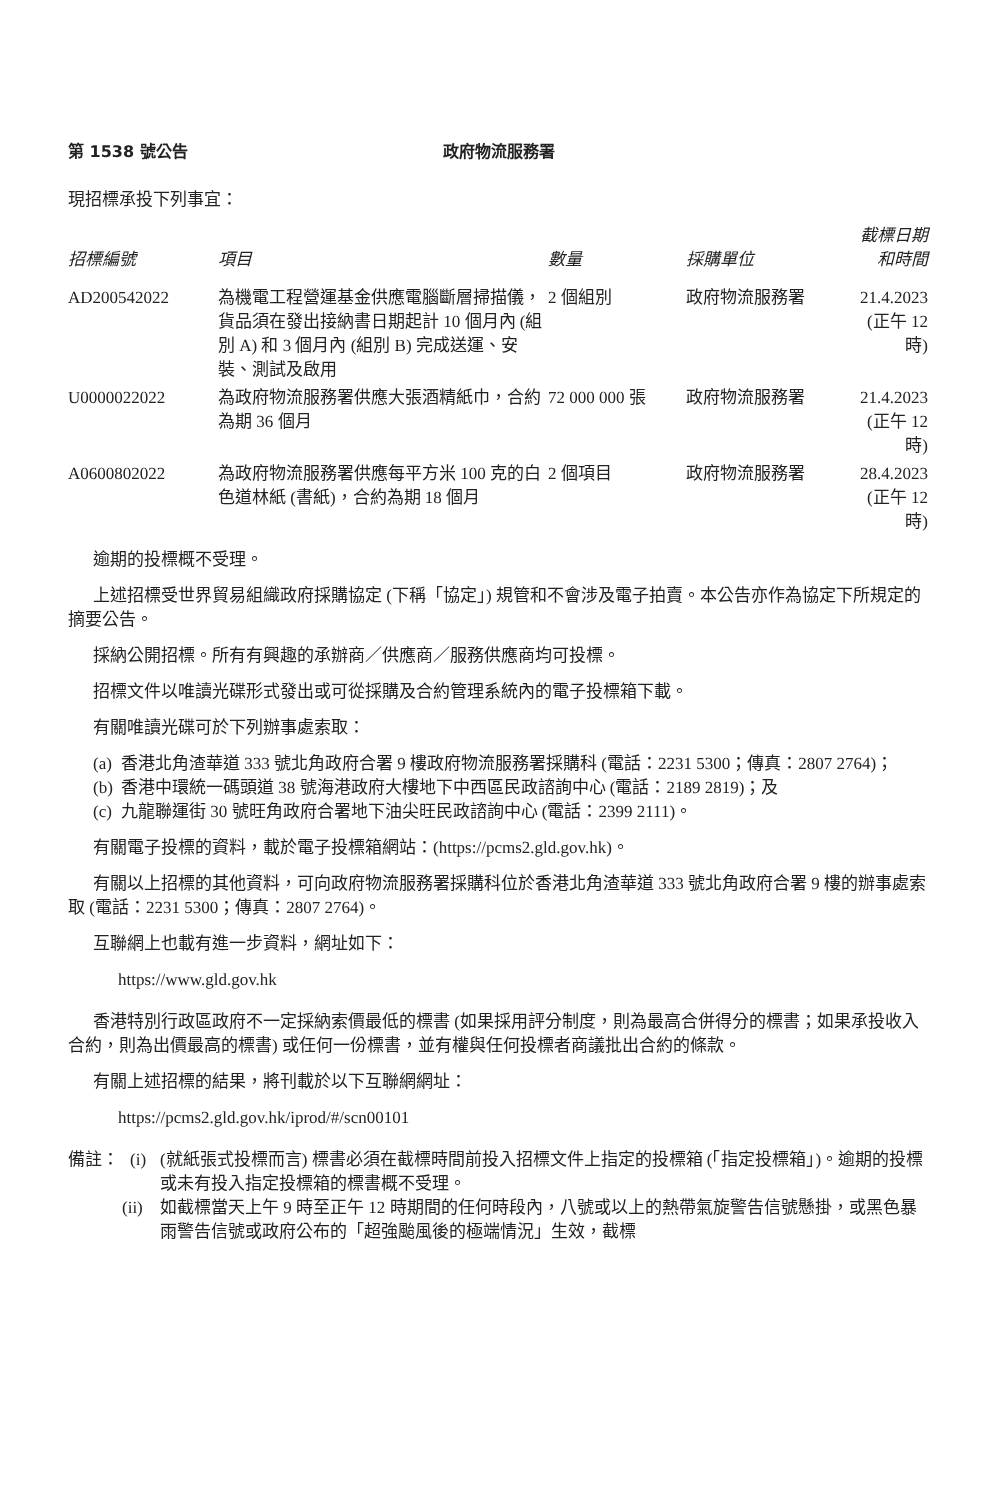第 1538 號公告 政府物流服務署
現招標承投下列事宜：
| 招標編號 | 項目 | 數量 | 採購單位 | 截標日期 和時間 |
| --- | --- | --- | --- | --- |
| AD200542022 | 為機電工程營運基金供應電腦斷層掃描儀，貨品須在發出接納書日期起計 10 個月內 (組別 A) 和 3 個月內 (組別 B) 完成送運、安裝、測試及啟用 | 2 個組別 | 政府物流服務署 | 21.4.2023 (正午 12 時) |
| U0000022022 | 為政府物流服務署供應大張酒精紙巾，合約為期 36 個月 | 72 000 000 張 | 政府物流服務署 | 21.4.2023 (正午 12 時) |
| A0600802022 | 為政府物流服務署供應每平方米 100 克的白色道林紙 (書紙)，合約為期 18 個月 | 2 個項目 | 政府物流服務署 | 28.4.2023 (正午 12 時) |
逾期的投標概不受理。
上述招標受世界貿易組織政府採購協定 (下稱「協定」) 規管和不會涉及電子拍賣。本公告亦作為協定下所規定的摘要公告。
採納公開招標。所有有興趣的承辦商／供應商／服務供應商均可投標。
招標文件以唯讀光碟形式發出或可從採購及合約管理系統內的電子投標箱下載。
有關唯讀光碟可於下列辦事處索取：
(a) 香港北角渣華道 333 號北角政府合署 9 樓政府物流服務署採購科 (電話：2231 5300；傳真：2807 2764)；
(b) 香港中環統一碼頭道 38 號海港政府大樓地下中西區民政諮詢中心 (電話：2189 2819)；及
(c) 九龍聯運街 30 號旺角政府合署地下油尖旺民政諮詢中心 (電話：2399 2111)。
有關電子投標的資料，載於電子投標箱網站：(https://pcms2.gld.gov.hk)。
有關以上招標的其他資料，可向政府物流服務署採購科位於香港北角渣華道 333 號北角政府合署 9 樓的辦事處索取 (電話：2231 5300；傳真：2807 2764)。
互聯網上也載有進一步資料，網址如下：
https://www.gld.gov.hk
香港特別行政區政府不一定採納索價最低的標書 (如果採用評分制度，則為最高合併得分的標書；如果承投收入合約，則為出價最高的標書) 或任何一份標書，並有權與任何投標者商議批出合約的條款。
有關上述招標的結果，將刊載於以下互聯網網址：
https://pcms2.gld.gov.hk/iprod/#/scn00101
備註： (i) (就紙張式投標而言) 標書必須在截標時間前投入招標文件上指定的投標箱 (「指定投標箱」)。逾期的投標或未有投入指定投標箱的標書概不受理。
(ii) 如截標當天上午 9 時至正午 12 時期間的任何時段內，八號或以上的熱帶氣旋警告信號懸掛，或黑色暴雨警告信號或政府公布的「超強颱風後的極端情況」生效，截標